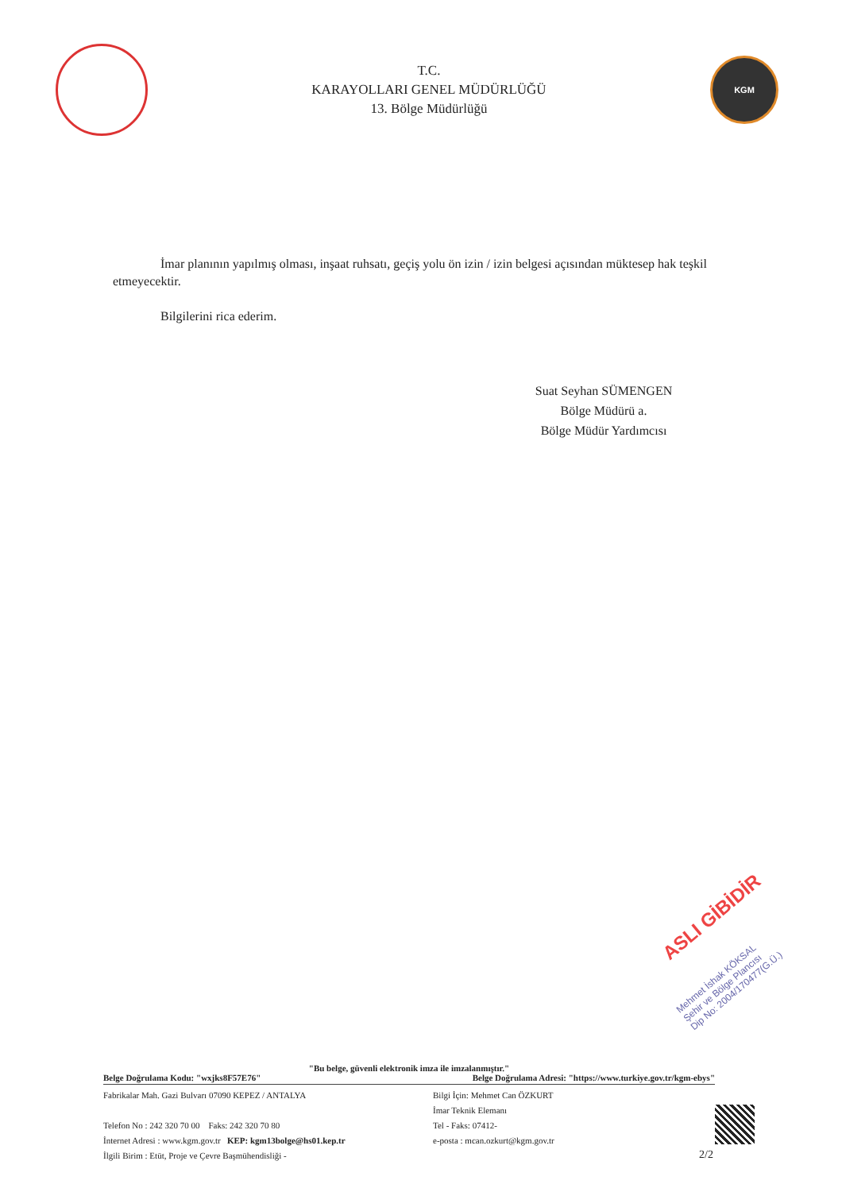T.C.
KARAYOLLARI GENEL MÜDÜRLÜĞÜ
13. Bölge Müdürlüğü
KGM
İmar planının yapılmış olması, inşaat ruhsatı, geçiş yolu ön izin / izin belgesi açısından müktesep hak teşkil etmeyecektir.
Bilgilerini rica ederim.
Suat Seyhan SÜMENGEN
Bölge Müdürü a.
Bölge Müdür Yardımcısı
ASLI GİBİDİR
Mehmet İshak KÖKSAL
Şehir ve Bölge Plancısı
Dip No: 2004/170477(G.Ü.)
"Bu belge, güvenli elektronik imza ile imzalanmıştır."
Belge Doğrulama Kodu: "wxjks8F57E76" Belge Doğrulama Adresi: "https://www.turkiye.gov.tr/kgm-ebys"
Fabrikalar Mah. Gazi Bulvarı 07090 KEPEZ / ANTALYA
Telefon No : 242 320 70 00 Faks: 242 320 70 80
İnternet Adresi : www.kgm.gov.tr KEP: kgm13bolge@hs01.kep.tr
İlgili Birim : Etüt, Proje ve Çevre Başmühendisliği -
Bilgi İçin: Mehmet Can ÖZKURT
İmar Teknik Elemanı
Tel - Faks: 07412-
e-posta : mcan.ozkurt@kgm.gov.tr
2/2